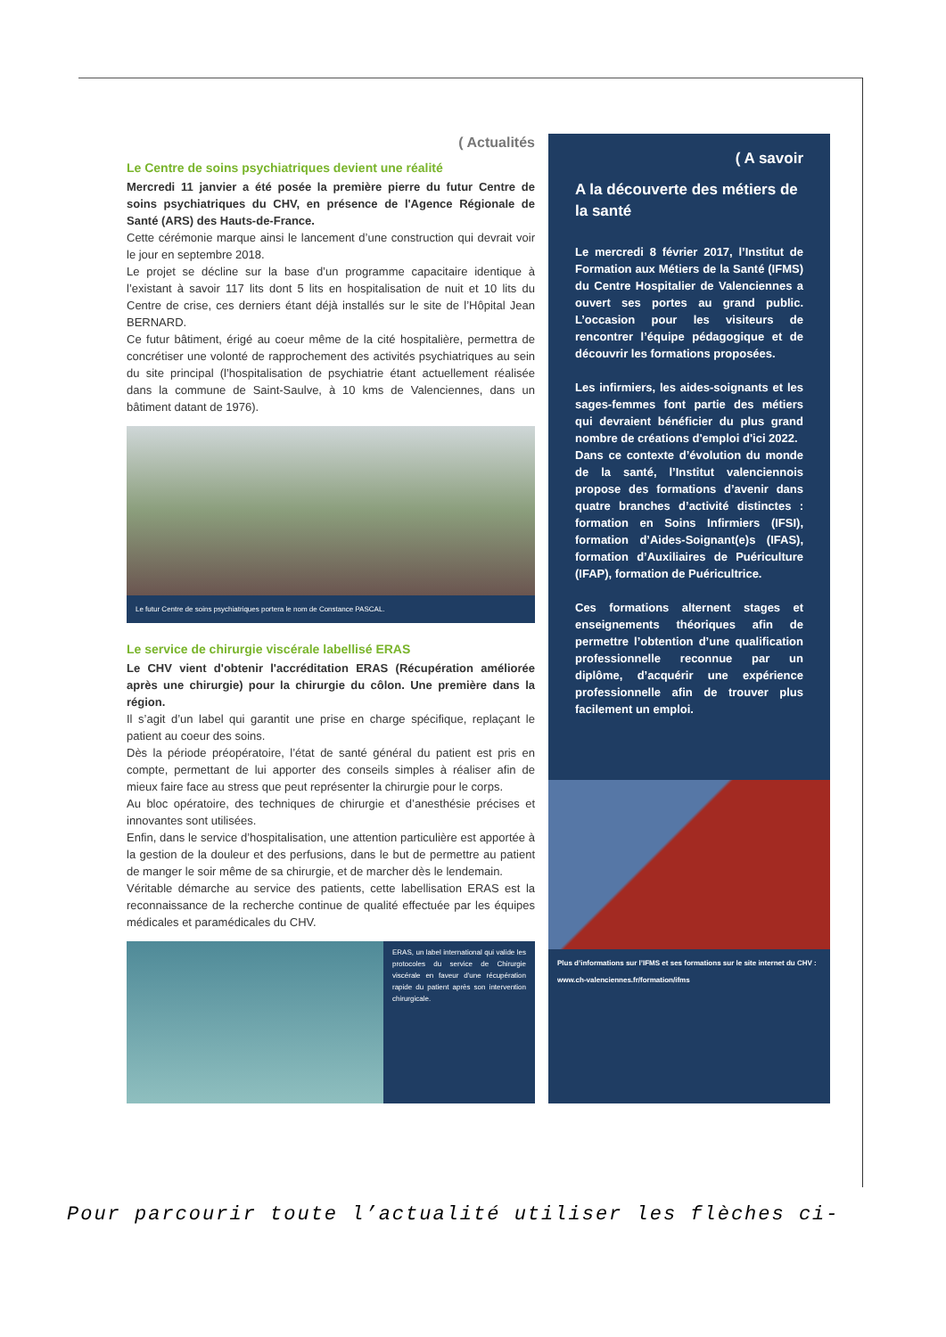( Actualités
Le Centre de soins psychiatriques devient une réalité
Mercredi 11 janvier a été posée la première pierre du futur Centre de soins psychiatriques du CHV, en présence de l'Agence Régionale de Santé (ARS) des Hauts-de-France.
Cette cérémonie marque ainsi le lancement d’une construction qui devrait voir le jour en septembre 2018.
Le projet se décline sur la base d’un programme capacitaire identique à l’existant à savoir 117 lits dont 5 lits en hospitalisation de nuit et 10 lits du Centre de crise, ces derniers étant déjà installés sur le site de l’Hôpital Jean BERNARD.
Ce futur bâtiment, érigé au coeur même de la cité hospitalière, permettra de concrétiser une volonté de rapprochement des activités psychiatriques au sein du site principal (l’hospitalisation de psychiatrie étant actuellement réalisée dans la commune de Saint-Saulve, à 10 kms de Valenciennes, dans un bâtiment datant de 1976).
Le futur Centre de soins psychiatriques portera le nom de Constance PASCAL.
Le service de chirurgie viscérale labellisé ERAS
Le CHV vient d'obtenir l'accréditation ERAS (Récupération améliorée après une chirurgie) pour la chirurgie du côlon. Une première dans la région.
Il s’agit d’un label qui garantit une prise en charge spécifique, replaçant le patient au coeur des soins.
Dès la période préopératoire, l’état de santé général du patient est pris en compte, permettant de lui apporter des conseils simples à réaliser afin de mieux faire face au stress que peut représenter la chirurgie pour le corps.
Au bloc opératoire, des techniques de chirurgie et d’anesthésie précises et innovantes sont utilisées.
Enfin, dans le service d’hospitalisation, une attention particulière est apportée à la gestion de la douleur et des perfusions, dans le but de permettre au patient de manger le soir même de sa chirurgie, et de marcher dès le lendemain.
Véritable démarche au service des patients, cette labellisation ERAS est la reconnaissance de la recherche continue de qualité effectuée par les équipes médicales et paramédicales du CHV.
ERAS, un label international qui valide les protocoles du service de Chirurgie viscérale en faveur d’une récupération rapide du patient après son intervention chirurgicale.
( A savoir
A la découverte des métiers de la santé
Le mercredi 8 février 2017, l’Institut de Formation aux Métiers de la Santé (IFMS) du Centre Hospitalier de Valenciennes a ouvert ses portes au grand public. L’occasion pour les visiteurs de rencontrer l’équipe pédagogique et de découvrir les formations proposées.
Les infirmiers, les aides-soignants et les sages-femmes font partie des métiers qui devraient bénéficier du plus grand nombre de créations d'emploi d'ici 2022.
Dans ce contexte d’évolution du monde de la santé, l’Institut valenciennois propose des formations d’avenir dans quatre branches d’activité distinctes : formation en Soins Infirmiers (IFSI), formation d’Aides-Soignant(e)s (IFAS), formation d’Auxiliaires de Puériculture (IFAP), formation de Puéricultrice.
Ces formations alternent stages et enseignements théoriques afin de permettre l’obtention d’une qualification professionnelle reconnue par un diplôme, d’acquérir une expérience professionnelle afin de trouver plus facilement un emploi.
Plus d’informations sur l’IFMS et ses formations sur le site internet du CHV : www.ch-valenciennes.fr/formation/ifms
Pour parcourir toute l’actualité utiliser les flèches ci-